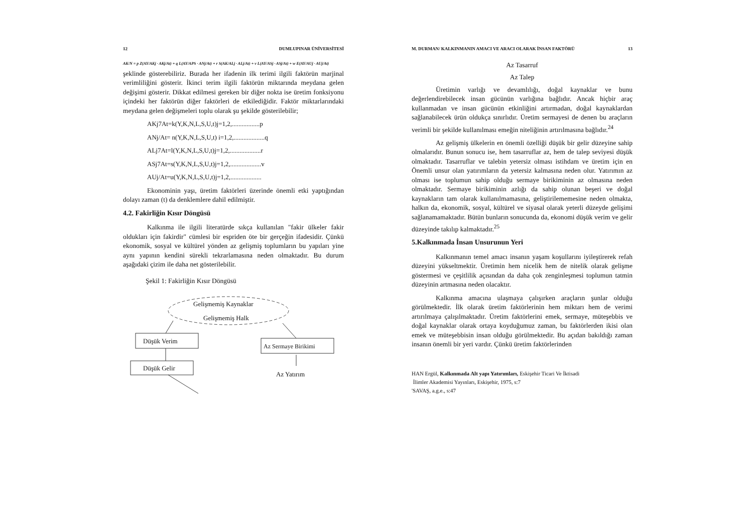12 DUMLUPINAR ÜNİVERSİTESİ
AK/N = p Z(AY/AKj · AKj/At) + q L(AY/APS · ANj/At) + r S(AK/ALj · ALj/At) + v L(AY/ASj · ASj/At) + w E(AY/AUj · AUj/At)
şeklinde gösterebiliriz. Burada her ifadenin ilk terimi ilgili faktörün marjinal verimliliğini gösterir. İkinci terim ilgili faktörün miktarında meydana gelen değişimi gösterir. Dikkat edilmesi gereken bir diğer nokta ise üretim fonksiyonu içindeki her faktörün diğer faktörleri de etkilediğidir. Faktör miktarlarındaki meydana gelen değişmeleri toplu olarak şu şekilde gösterilebilir;
AKj7At=k(Y,K,N,L,S,U,t)j=1,2,.................p
ANj/At= n(Y,K,N,L,S,U,t) i=1,2,...................q
ALj7At=l(Y,K,N,L,S,U,t)j=1,2,...................r
ASj7At=s(Y,K,N,L,S,U,t)j=1,2,...................v
AUj/At=u(Y,K,N,L,S,U,t)j=1,2,...................
Ekonominin yaşı, üretim faktörleri üzerinde önemli etki yaptığından dolayı zaman (t) da denklemlere dahil edilmiştir.
4.2. Fakirliğin Kısır Döngüsü
Kalkınma ile ilgili literatürde sıkça kullanılan "fakir ülkeler fakir oldukları için fakirdir" cümlesi bir espriden öte bir gerçeğin ifadesidir. Çünkü ekonomik, sosyal ve kültürel yönden az gelişmiş toplumların bu yapıları yine aynı yapının kendini sürekli tekrarlamasına neden olmaktadır. Bu durum aşağıdaki çizim ile daha net gösterilebilir.
Şekil 1: Fakirliğin Kısır Döngüsü
Gelişmemiş Kaynaklar
Gelişmemiş Halk
Düşük Verim
Az Sermaye Birikimi
Düşük Gelir
Az Yatırım
M. DURMAN/ KALKINMANIN AMACI VE ARACI OLARAK İNSAN FAKTÖRÜ 13
Az Tasarruf
Az Talep
Üretimin varlığı ve devamlılığı, doğal kaynaklar ve bunu değerlendirebilecek insan gücünün varlığına bağlıdır. Ancak hiçbir araç kullanmadan ve insan gücünün etkinliğini artırmadan, doğal kaynaklardan sağlanabilecek ürün oldukça sınırlıdır. Üretim sermayesi de denen bu araçların verimli bir şekilde kullanılması emeğin niteliğinin artırılmasına bağlıdır.<sup>24</sup>
Az gelişmiş ülkelerin en önemli özelliği düşük bir gelir düzeyine sahip olmalarıdır. Bunun sonucu ise, hem tasarruflar az, hem de talep seviyesi düşük olmaktadır. Tasarruflar ve talebin yetersiz olması istihdam ve üretim için en Önemli unsur olan yatırımların da yetersiz kalmasına neden olur. Yatırımın az olması ise toplumun sahip olduğu sermaye birikiminin az olmasına neden olmaktadır. Sermaye birikiminin azlığı da sahip olunan beşeri ve doğal kaynakların tam olarak kullanılmamasına, geliştirilememesine neden olmakta, halkın da, ekonomik, sosyal, kültürel ve siyasal olarak yeterli düzeyde gelişimi sağlanamamaktadır. Bütün bunların sonucunda da, ekonomi düşük verim ve gelir düzeyinde takılıp kalmaktadır.<sup>25</sup>
5.Kalkınmada İnsan Unsurunun Yeri
Kalkınmanın temel amacı insanın yaşam koşullarını iyileştirerek refah düzeyini yükseltmektir. Üretimin hem nicelik hem de nitelik olarak gelişme göstermesi ve çeşitlilik açısından da daha çok zenginleşmesi toplumun tatmin düzeyinin artmasına neden olacaktır.
Kalkınma amacına ulaşmaya çalışırken araçların şunlar olduğu görülmektedir. İlk olarak üretim faktörlerinin hem miktarı hem de verimi artırılmaya çalışılmaktadır. Üretim faktörlerini emek, sermaye, müteşebbis ve doğal kaynaklar olarak ortaya koyduğumuz zaman, bu faktörlerden ikisi olan emek ve müteşebbisin insan olduğu görülmektedir. Bu açıdan bakıldığı zaman insanın önemli bir yeri vardır. Çünkü üretim faktörlerinden
HAN Ergül, Kalkınmada Alt yapı Yatırımları, Eskişehir Ticari Ve İktisadi
İlimler Akademisi Yayınları, Eskişehir, 1975, s:7
'SAVAŞ, a.g.e., s:47